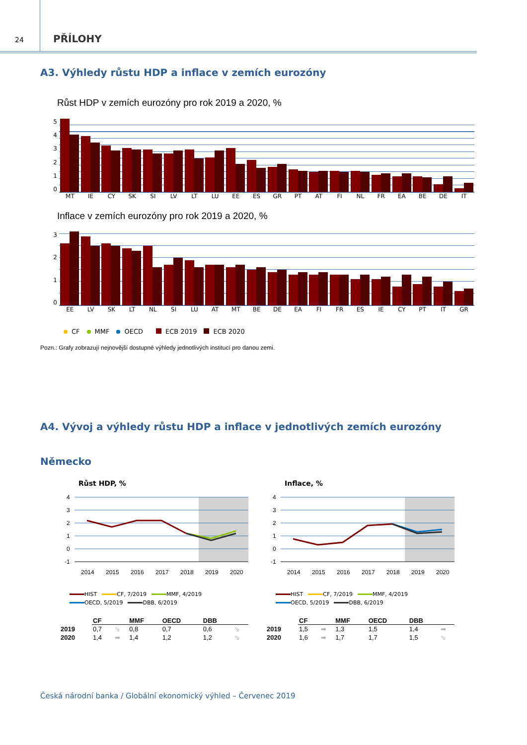24
PŘÍLOHY
A3. Výhledy růstu HDP a inflace v zemích eurozóny
Růst HDP v zemích eurozóny pro rok 2019 a 2020, %
543210
MT IE CY SK SI LV LT LU EE ES GR PT AT FI NL FR EA BE DE IT
Inflace v zemích eurozóny pro rok 2019 a 2020, %
3210
EE LV SK LT NL SI LU AT MT BE DE EA FI FR ES IE CY PT IT GR
CF MMF OECD ECB 2019 ECB 2020
Pozn.: Grafy zobrazují nejnovější dostupné výhledy jednotlivých institucí pro danou zemi.
A4. Vývoj a výhledy růstu HDP a inflace v jednotlivých zemích eurozóny
Německo
Růst HDP, %
4
3
2
1
0
-1
2014
2015
2016
2017
2018
2019
2020
HIST CF, 7/2019 MMF, 4/2019 OECD, 5/2019 DBB, 6/2019
| | CF | | MMF | OECD | DBB | |
| --- | --- | --- | --- | --- | --- | --- |
| 2019 | 0,7 | ⬂ | 0,8 | 0,7 | 0,6 | ⬂ |
| 2020 | 1,4 | ➡ | 1,4 | 1,2 | 1,2 | ⬂ |
Inflace, %
4
3
2
1
0
-1
2014
2015
2016
2017
2018
2019
2020
HIST CF, 7/2019 MMF, 4/2019 OECD, 5/2019 DBB, 6/2019
| | CF | | MMF | OECD | DBB | |
| --- | --- | --- | --- | --- | --- | --- |
| 2019 | 1,5 | ➡ | 1,3 | 1,5 | 1,4 | ➡ |
| 2020 | 1,6 | ➡ | 1,7 | 1,7 | 1,5 | ⬂ |
Česká národní banka / Globální ekonomický výhled – Červenec 2019